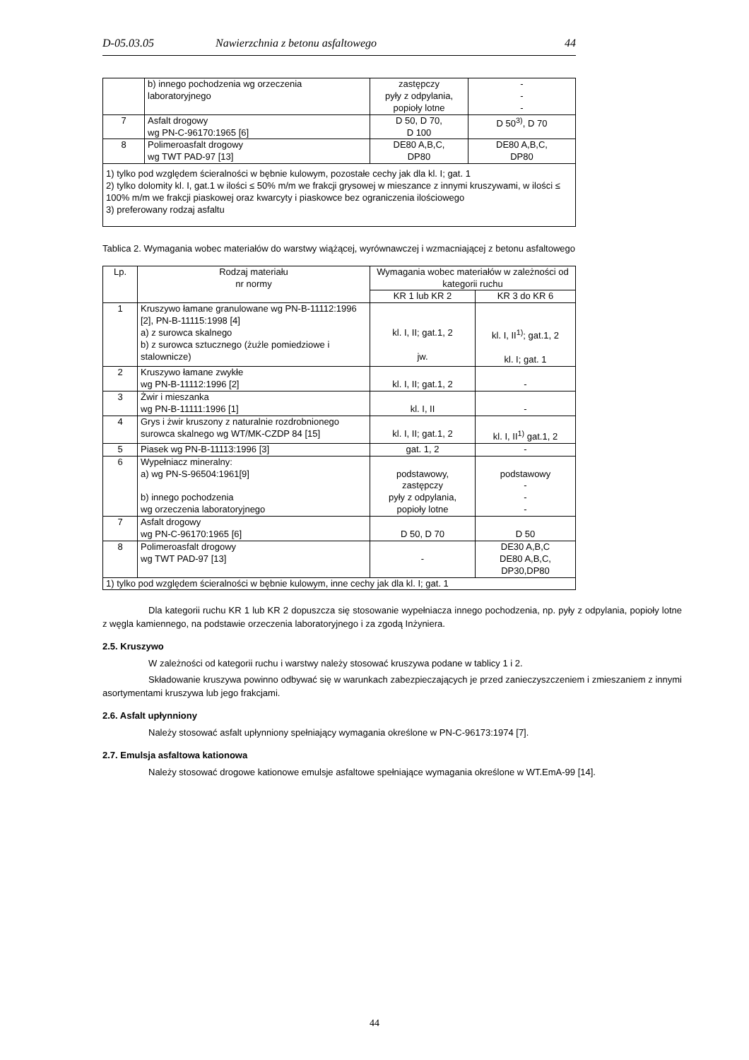D-05.03.05 Nawierzchnia z betonu asfaltowego 44
| | b) innego pochodzenia wg orzeczenia laboratoryjnego | zastępczy pyły z odpylania, popioły lotne | - - - |
| 7 | Asfalt drogowy wg PN-C-96170:1965 [6] | D 50, D 70, D 100 | D 50<sup>3)</sup>, D 70 |
| 8 | Polimeroasfalt drogowy wg TWT PAD-97 [13] | DE80 A,B,C, DP80 | DE80 A,B,C, DP80 |
| 1) tylko pod względem ścieralności w bębnie kulowym, pozostałe cechy jak dla kl. I; gat. 1 2) tylko dolomity kl. I, gat.1 w ilości ≤ 50% m/m we frakcji grysowej w mieszance z innymi kruszywami, w ilości ≤ 100% m/m we frakcji piaskowej oraz kwarcyty i piaskowce bez ograniczenia ilościowego 3) preferowany rodzaj asfaltu | | | |
Tablica 2. Wymagania wobec materiałów do warstwy wiążącej, wyrównawczej i wzmacniającej z betonu asfaltowego
| Lp. | Rodzaj materiału nr normy | Wymagania wobec materiałów w zależności od kategorii ruchu | |
| --- | --- | --- | --- |
| | | KR 1 lub KR 2 | KR 3 do KR 6 |
| 1 | Kruszywo łamane granulowane wg PN-B-11112:1996 [2], PN-B-11115:1998 [4] a) z surowca skalnego b) z surowca sztucznego (żużle pomiedziowe i stalownicze) | kl. I, II; gat.1, 2 jw. | kl. I, II<sup>1)</sup>; gat.1, 2 kl. I; gat. 1 |
| 2 | Kruszywo łamane zwykłe wg PN-B-11112:1996 [2] | kl. I, II; gat.1, 2 | - |
| 3 | Żwir i mieszanka wg PN-B-11111:1996 [1] | kl. I, II | - |
| 4 | Grys i żwir kruszony z naturalnie rozdrobnionego surowca skalnego wg WT/MK-CZDP 84 [15] | kl. I, II; gat.1, 2 | kl. I, II<sup>1)</sup> gat.1, 2 |
| 5 | Piasek wg PN-B-11113:1996 [3] | gat. 1, 2 | - |
| 6 | Wypełniacz mineralny: a) wg PN-S-96504:1961[9] b) innego pochodzenia wg orzeczenia laboratoryjnego | podstawowy, zastępczy pyły z odpylania, popioły lotne | podstawowy - - - |
| 7 | Asfalt drogowy wg PN-C-96170:1965 [6] | D 50, D 70 | D 50 |
| 8 | Polimeroasfalt drogowy wg TWT PAD-97 [13] | - | DE30 A,B,C DE80 A,B,C, DP30,DP80 |
| 1) tylko pod względem ścieralności w bębnie kulowym, inne cechy jak dla kl. I; gat. 1 | | | |
Dla kategorii ruchu KR 1 lub KR 2 dopuszcza się stosowanie wypełniacza innego pochodzenia, np. pyły z odpylania, popioły lotne z węgla kamiennego, na podstawie orzeczenia laboratoryjnego i za zgodą Inżyniera.
2.5. Kruszywo
W zależności od kategorii ruchu i warstwy należy stosować kruszywa podane w tablicy 1 i 2.
Składowanie kruszywa powinno odbywać się w warunkach zabezpieczających je przed zanieczyszczeniem i zmieszaniem z innymi asortymentami kruszywa lub jego frakcjami.
2.6. Asfalt upłynniony
Należy stosować asfalt upłynniony spełniający wymagania określone w PN-C-96173:1974 [7].
2.7. Emulsja asfaltowa kationowa
Należy stosować drogowe kationowe emulsje asfaltowe spełniające wymagania określone w WT.EmA-99 [14].
44